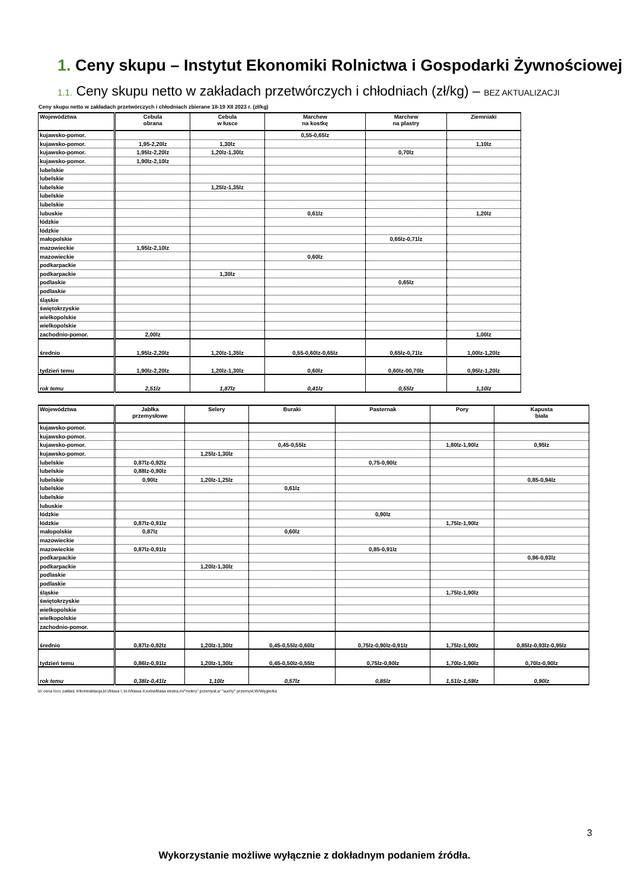1. Ceny skupu – Instytut Ekonomiki Rolnictwa i Gospodarki Żywnościowej
1.1. Ceny skupu netto w zakładach przetwórczych i chłodniach (zł/kg) – BEZ AKTUALIZACJI
Ceny skupu netto w zakładach przetwórczych i chłodniach zbierane 18-19 XII 2023 r. (zł/kg)
| Województwa | Cebula obrana | Cebula w łusce | Marchew na kostkę | Marchew na plastry | Ziemniaki |
| --- | --- | --- | --- | --- | --- |
| kujawsko-pomor. | | | 0,55-0,65lz | | |
| kujawsko-pomor. | 1,95-2,20lz | 1,30lz | | | 1,10lz |
| kujawsko-pomor. | 1,95lz-2,20lz | 1,20lz-1,30lz | | 0,70lz | |
| kujawsko-pomor. | 1,90lz-2,10lz | | | | |
| lubelskie | | | | | |
| lubelskie | | | | | |
| lubelskie | | 1,25lz-1,35lz | | | |
| lubelskie | | | | | |
| lubelskie | | | | | |
| lubuskie | | | 0,61lz | | 1,20lz |
| łódzkie | | | | | |
| łódzkie | | | | | |
| małopolskie | | | | 0,65lz-0,71lz | |
| mazowieckie | 1,95lz-2,10lz | | | | |
| mazowieckie | | | 0,60lz | | |
| podkarpackie | | | | | |
| podkarpackie | | 1,30lz | | | |
| podlaskie | | | | 0,65lz | |
| podlaskie | | | | | |
| śląskie | | | | | |
| świętokrzyskie | | | | | |
| wielkopolskie | | | | | |
| wielkopolskie | | | | | |
| zachodnio-pomor. | 2,00lz | | | | 1,00lz |
| średnio | 1,95lz-2,20lz | 1,20lz-1,35lz | 0,55-0,60lz-0,65lz | 0,65lz-0,71lz | 1,00lz-1,20lz |
| tydzień temu | 1,90lz-2,20lz | 1,20lz-1,30lz | 0,60lz | 0,60lz-00,70lz | 0,95lz-1,20lz |
| rok temu | 2,51lz | 1,87lz | 0,41lz | 0,55lz | 1,10lz |
| Województwa | Jabłka przemysłowe | Selery | Buraki | Pasternak | Pory | Kapusta biała |
| --- | --- | --- | --- | --- | --- | --- |
| kujawsko-pomor. | | | | | | |
| kujawsko-pomor. | | | | | | |
| kujawsko-pomor. | | | 0,45-0,55lz | | 1,80lz-1,90lz | 0,95lz |
| kujawsko-pomor. | | 1,25lz-1,30lz | | | | |
| lubelskie | 0,87lz-0,92lz | | | 0,75-0,90lz | | |
| lubelskie | 0,88lz-0,90lz | | | | | |
| lubelskie | 0,90lz | 1,20lz-1,25lz | | | | 0,85-0,94lz |
| lubelskie | | | 0,61lz | | | |
| lubelskie | | | | | | |
| lubuskie | | | | | | |
| łódzkie | | | | 0,90lz | | |
| łódzkie | 0,87lz-0,91lz | | | | 1,75lz-1,90lz | |
| małopolskie | 0,87lz | | 0,60lz | | | |
| mazowieckie | | | | | | |
| mazowieckie | 0,87lz-0,91lz | | | 0,85-0,91lz | | |
| podkarpackie | | | | | | 0,86-0,93lz |
| podkarpackie | | 1,20lz-1,30lz | | | | |
| podlaskie | | | | | | |
| podlaskie | | | | | | |
| śląskie | | | | | 1,75lz-1,90lz | |
| świętokrzyskie | | | | | | |
| wielkopolskie | | | | | | |
| wielkopolskie | | | | | | |
| zachodnio-pomor. | | | | | | |
| średnio | 0,87lz-0,92lz | 1,20lz-1,30lz | 0,45-0,55lz-0,60lz | 0,75lz-0,90lz-0,91lz | 1,75lz-1,90lz | 0,85lz-0,93lz-0,95lz |
| tydzień temu | 0,86lz-0,91lz | 1,20lz-1,30lz | 0,45-0,50lz-0,55lz | 0,75lz-0,90lz | 1,70lz-1,90lz | 0,70lz-0,90lz |
| rok temu | 0,38lz-0,41lz | 1,10lz | 0,57lz | 0,85lz | 1,51lz-1,59lz | 0,90lz |
lz/ cena loco zakład, k/kontraktacja,kl.I/klasa I, kl.II/klasa II,extra/klasa ekstra,m/"mokry" przemysł,s/ "suchy" przemysł,W/Węgierka
3
Wykorzystanie możliwe wyłącznie z dokładnym podaniem źródła.